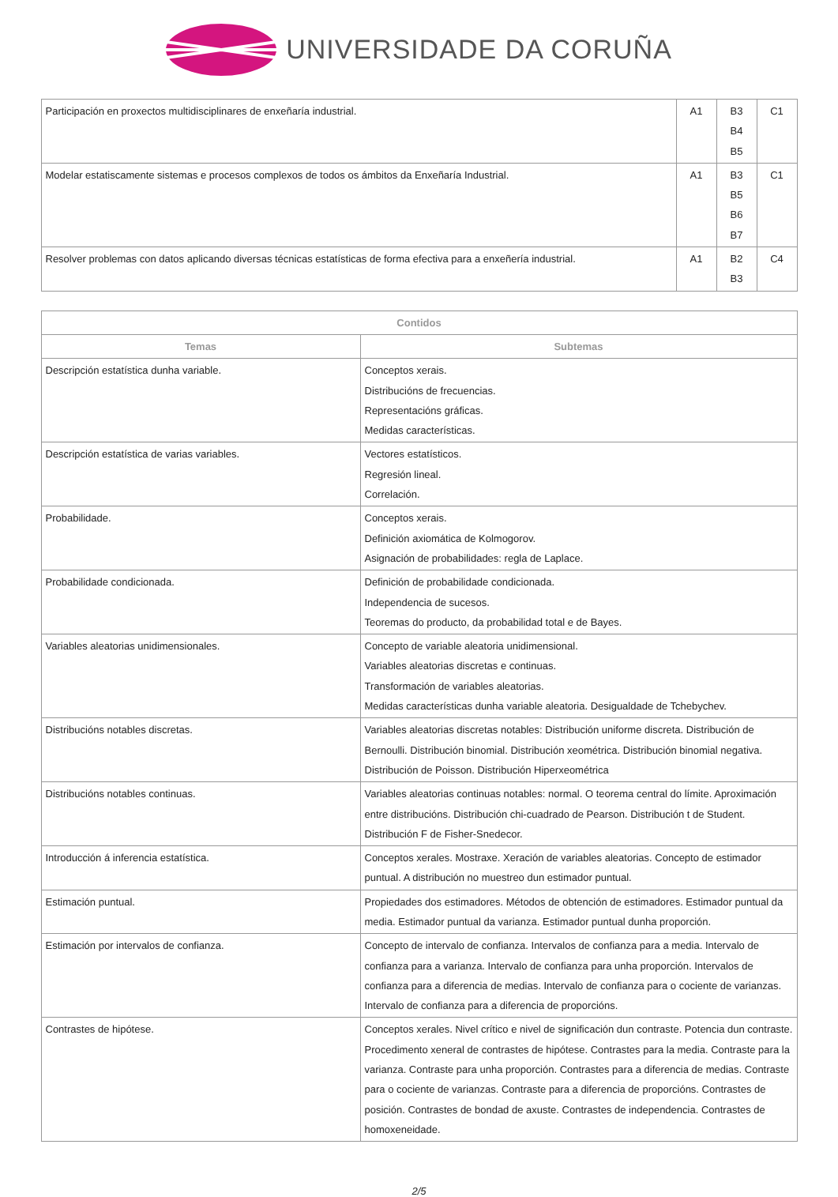UNIVERSIDADE DA CORUÑA
| Participación en proxectos multidisciplinares de enxeñaría industrial. | A1 | B3 B4 B5 | C1 |
| Modelar estatiscamente sistemas e procesos complexos de todos os ámbitos da Enxeñaría Industrial. | A1 | B3 B5 B6 B7 | C1 |
| Resolver problemas con datos aplicando diversas técnicas estatísticas de forma efectiva para a enxeñería industrial. | A1 | B2 B3 | C4 |
| Contidos | |
| --- | --- |
| Temas | Subtemas |
| Descripción estatística dunha variable. | Conceptos xerais. Distribucións de frecuencias. Representacións gráficas. Medidas características. |
| Descripción estatística de varias variables. | Vectores estatísticos. Regresión lineal. Correlación. |
| Probabilidade. | Conceptos xerais. Definición axiomática de Kolmogorov. Asignación de probabilidades: regla de Laplace. |
| Probabilidade condicionada. | Definición de probabilidade condicionada. Independencia de sucesos. Teoremas do producto, da probabilidad total e de Bayes. |
| Variables aleatorias unidimensionales. | Concepto de variable aleatoria unidimensional. Variables aleatorias discretas e continuas. Transformación de variables aleatorias. Medidas características dunha variable aleatoria. Desigualdade de Tchebychev. |
| Distribucións notables discretas. | Variables aleatorias discretas notables: Distribución uniforme discreta. Distribución de Bernoulli. Distribución binomial. Distribución xeométrica. Distribución binomial negativa. Distribución de Poisson. Distribución Hiperxeométrica |
| Distribucións notables continuas. | Variables aleatorias continuas notables: normal. O teorema central do límite. Aproximación entre distribucións. Distribución chi-cuadrado de Pearson. Distribución t de Student. Distribución F de Fisher-Snedecor. |
| Introducción á inferencia estatística. | Conceptos xerales. Mostraxe. Xeración de variables aleatorias. Concepto de estimador puntual. A distribución no muestreo dun estimador puntual. |
| Estimación puntual. | Propiedades dos estimadores. Métodos de obtención de estimadores. Estimador puntual da media. Estimador puntual da varianza. Estimador puntual dunha proporción. |
| Estimación por intervalos de confianza. | Concepto de intervalo de confianza. Intervalos de confianza para a media. Intervalo de confianza para a varianza. Intervalo de confianza para unha proporción. Intervalos de confianza para a diferencia de medias. Intervalo de confianza para o cociente de varianzas. Intervalo de confianza para a diferencia de proporcións. |
| Contrastes de hipótese. | Conceptos xerales. Nivel crítico e nivel de significación dun contraste. Potencia dun contraste. Procedimento xeneral de contrastes de hipótese. Contrastes para la media. Contraste para la varianza. Contraste para unha proporción. Contrastes para a diferencia de medias. Contraste para o cociente de varianzas. Contraste para a diferencia de proporcións. Contrastes de posición. Contrastes de bondad de axuste. Contrastes de independencia. Contrastes de homoxeneidade. |
2/5